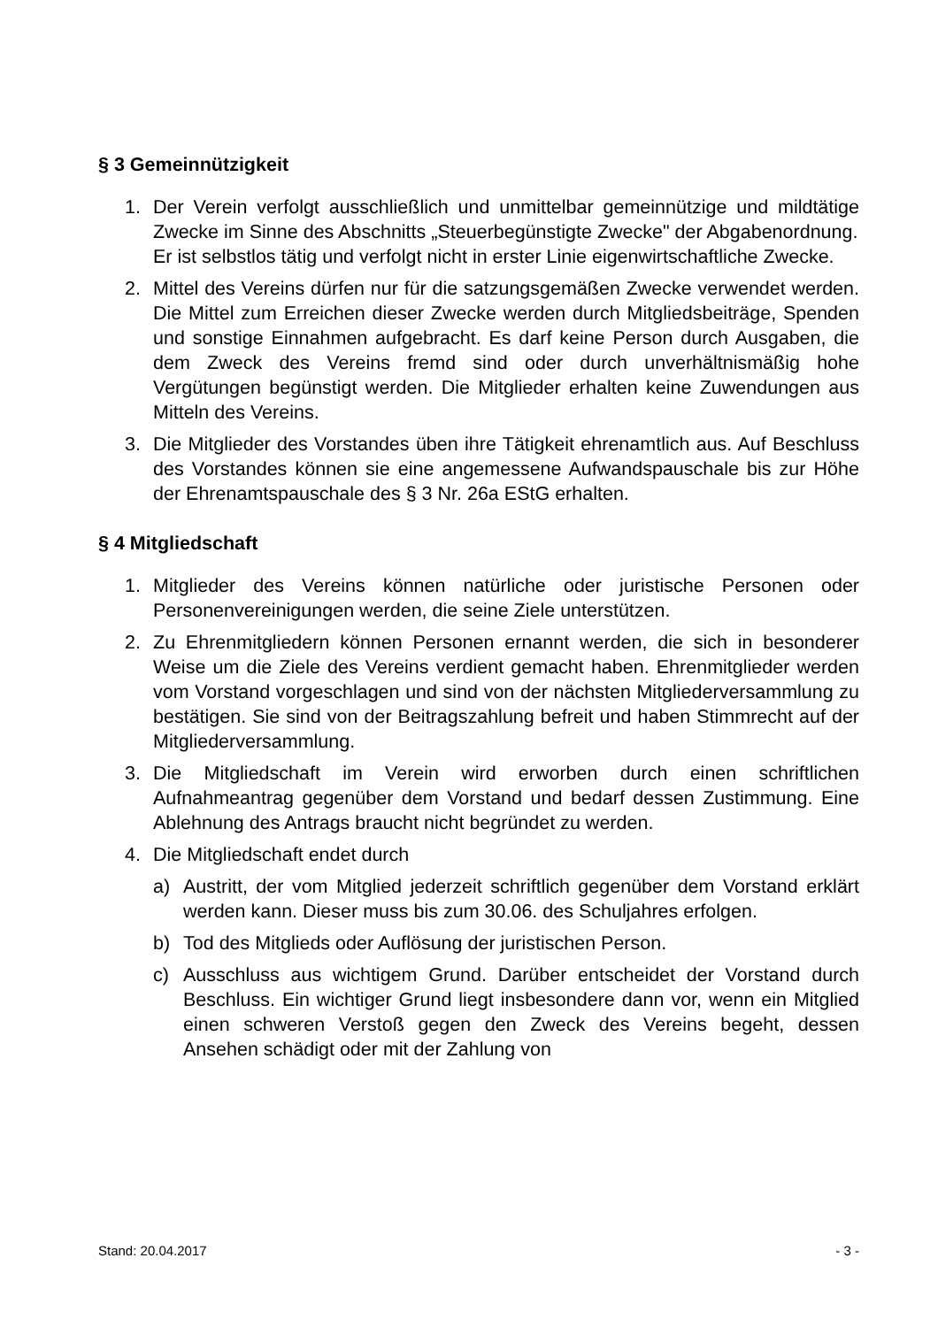§ 3 Gemeinnützigkeit
1. Der Verein verfolgt ausschließlich und unmittelbar gemeinnützige und mildtätige Zwecke im Sinne des Abschnitts „Steuerbegünstigte Zwecke" der Abgabenordnung.
Er ist selbstlos tätig und verfolgt nicht in erster Linie eigenwirtschaftliche Zwecke.
2. Mittel des Vereins dürfen nur für die satzungsgemäßen Zwecke verwendet werden. Die Mittel zum Erreichen dieser Zwecke werden durch Mitgliedsbeiträge, Spenden und sonstige Einnahmen aufgebracht. Es darf keine Person durch Ausgaben, die dem Zweck des Vereins fremd sind oder durch unverhältnismäßig hohe Vergütungen begünstigt werden. Die Mitglieder erhalten keine Zuwendungen aus Mitteln des Vereins.
3. Die Mitglieder des Vorstandes üben ihre Tätigkeit ehrenamtlich aus. Auf Beschluss des Vorstandes können sie eine angemessene Aufwandspauschale bis zur Höhe der Ehrenamtspauschale des § 3 Nr. 26a EStG erhalten.
§ 4 Mitgliedschaft
1. Mitglieder des Vereins können natürliche oder juristische Personen oder Personenvereinigungen werden, die seine Ziele unterstützen.
2. Zu Ehrenmitgliedern können Personen ernannt werden, die sich in besonderer Weise um die Ziele des Vereins verdient gemacht haben. Ehrenmitglieder werden vom Vorstand vorgeschlagen und sind von der nächsten Mitgliederversammlung zu bestätigen. Sie sind von der Beitragszahlung befreit und haben Stimmrecht auf der Mitgliederversammlung.
3. Die Mitgliedschaft im Verein wird erworben durch einen schriftlichen Aufnahmeantrag gegenüber dem Vorstand und bedarf dessen Zustimmung. Eine Ablehnung des Antrags braucht nicht begründet zu werden.
4. Die Mitgliedschaft endet durch
a) Austritt, der vom Mitglied jederzeit schriftlich gegenüber dem Vorstand erklärt werden kann. Dieser muss bis zum 30.06. des Schuljahres erfolgen.
b) Tod des Mitglieds oder Auflösung der juristischen Person.
c) Ausschluss aus wichtigem Grund. Darüber entscheidet der Vorstand durch Beschluss. Ein wichtiger Grund liegt insbesondere dann vor, wenn ein Mitglied einen schweren Verstoß gegen den Zweck des Vereins begeht, dessen Ansehen schädigt oder mit der Zahlung von
Stand: 20.04.2017 - 3 -